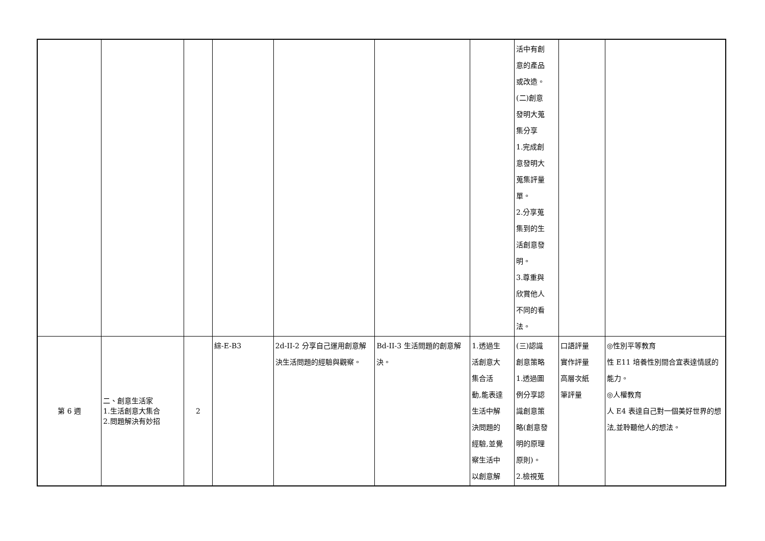| | | | | | | | 活中有創 意的產品 或改造。 (二)創意 發明大蒐 集分享 1.完成創 意發明大 蒐集評量 單。 2.分享蒐 集到的生 活創意發 明。 3.尊重與 欣賞他人 不同的看 法。 | | |
| 第 6 週 | 二、創意生活家 1.生活創意大集合 2.問題解決有妙招 | 2 | 綜-E-B3 | 2d-II-2 分享自己運用創意解決生活問題的經驗與觀察。 | Bd-II-3 生活問題的創意解決。 | 1.透過生 活創意大 集合活 動,能表達 生活中解 決問題的 經驗,並覺 察生活中 以創意解 | (三)認識 創意策略 1.透過圖 例分享認 識創意策 略(創意發 明的原理 原則)。 2.檢視蒐 | 口語評量 實作評量 高層次紙 筆評量 | ◎性別平等教育 性 E11 培養性別間合宜表達情感的能力。 ◎人權教育 人 E4 表達自己對一個美好世界的想法,並聆聽他人的想法。 |